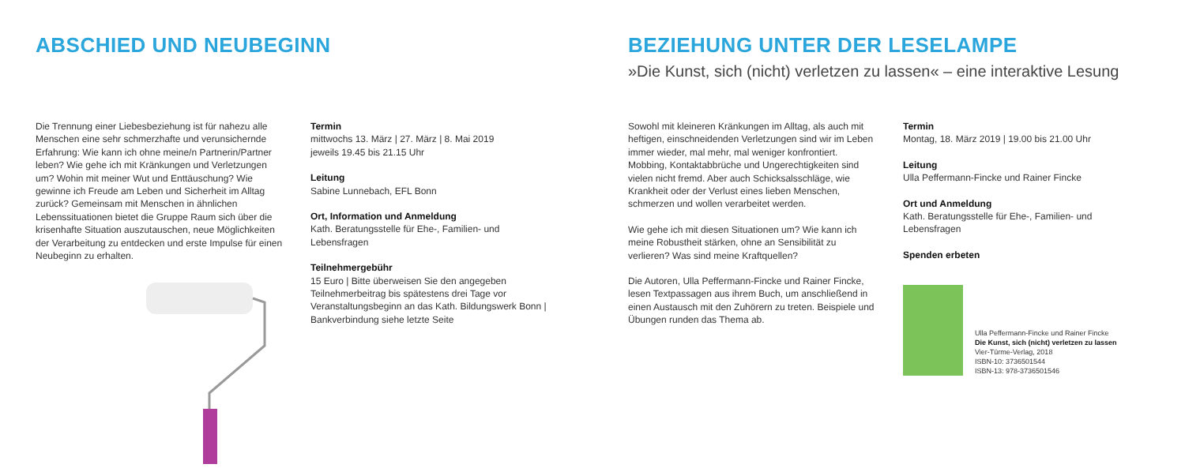ABSCHIED UND NEUBEGINN
Die Trennung einer Liebesbeziehung ist für nahezu alle Menschen eine sehr schmerzhafte und verunsichernde Erfahrung: Wie kann ich ohne meine/n Partnerin/Partner leben? Wie gehe ich mit Kränkungen und Verletzungen um? Wohin mit meiner Wut und Enttäuschung? Wie gewinne ich Freude am Leben und Sicherheit im Alltag zurück? Gemeinsam mit Menschen in ähnlichen Lebenssituationen bietet die Gruppe Raum sich über die krisenhafte Situation auszutauschen, neue Möglichkeiten der Verarbeitung zu entdecken und erste Impulse für einen Neubeginn zu erhalten.
Termin
mittwochs 13. März | 27. März | 8. Mai 2019
jeweils 19.45 bis 21.15 Uhr
Leitung
Sabine Lunnebach, EFL Bonn
Ort, Information und Anmeldung
Kath. Beratungsstelle für Ehe-, Familien- und Lebensfragen
Teilnehmergebühr
15 Euro | Bitte überweisen Sie den angegeben Teilnehmerbeitrag bis spätestens drei Tage vor Veranstaltungsbeginn an das Kath. Bildungswerk Bonn | Bankverbindung siehe letzte Seite
BEZIEHUNG UNTER DER LESELAMPE
»Die Kunst, sich (nicht) verletzen zu lassen« – eine interaktive Lesung
Sowohl mit kleineren Kränkungen im Alltag, als auch mit heftigen, einschneidenden Verletzungen sind wir im Leben immer wieder, mal mehr, mal weniger konfrontiert. Mobbing, Kontaktabbrüche und Ungerechtigkeiten sind vielen nicht fremd. Aber auch Schicksalsschläge, wie Krankheit oder der Verlust eines lieben Menschen, schmerzen und wollen verarbeitet werden.
Wie gehe ich mit diesen Situationen um? Wie kann ich meine Robustheit stärken, ohne an Sensibilität zu verlieren? Was sind meine Kraftquellen?
Die Autoren, Ulla Peffermann-Fincke und Rainer Fincke, lesen Textpassagen aus ihrem Buch, um anschließend in einen Austausch mit den Zuhörern zu treten. Beispiele und Übungen runden das Thema ab.
Termin
Montag, 18. März 2019 | 19.00 bis 21.00 Uhr
Leitung
Ulla Peffermann-Fincke und Rainer Fincke
Ort und Anmeldung
Kath. Beratungsstelle für Ehe-, Familien- und Lebensfragen
Spenden erbeten
Ulla Peffermann-Fincke und Rainer Fincke
Die Kunst, sich (nicht) verletzen zu lassen
Vier-Türme-Verlag, 2018
ISBN-10: 3736501544
ISBN-13: 978-3736501546